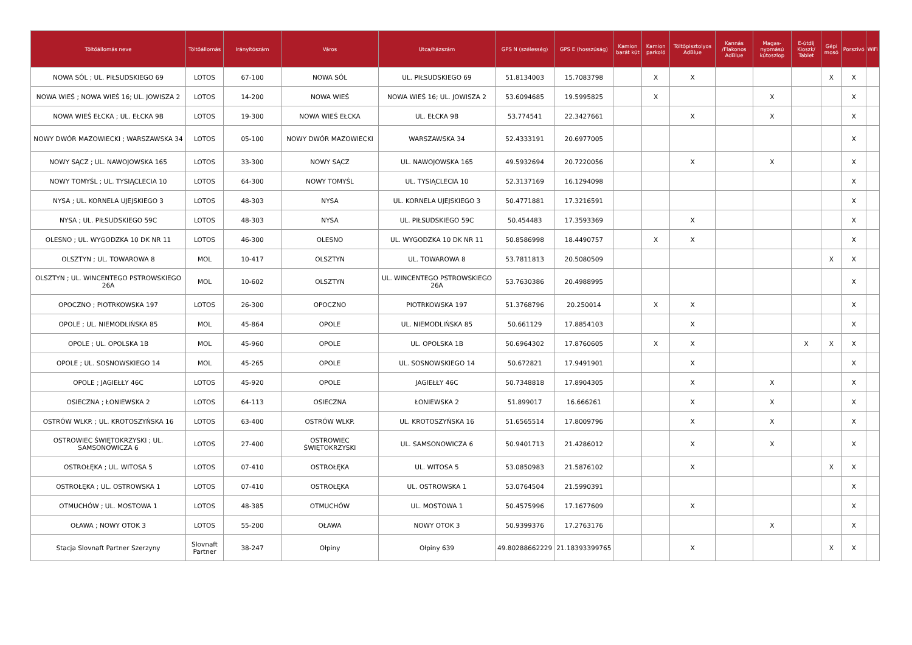| Töltőállomás neve | Töltőállomás | Irányítószám | Város | Utca/házszám | GPS N (szélesség) | GPS E (hosszúság) | Kamion barát kút | Kamion parkoló | Töltőpisztolyos AdBlue | Kannás /Flakonos AdBlue | Magas-nyomású kútoszlop | E-útdíj Kioszk/ Tablet | Gépi mosó | Porszívó | WiFi |
| --- | --- | --- | --- | --- | --- | --- | --- | --- | --- | --- | --- | --- | --- | --- | --- |
| NOWA SÓL ; UL. PIŁSUDSKIEGO 69 | LOTOS | 67-100 | NOWA SÓL | UL. PIŁSUDSKIEGO 69 | 51.8134003 | 15.7083798 | | X | X | | | | X | X | |
| NOWA WIEŚ ; NOWA WIEŚ 16; UL. JOWISZA 2 | LOTOS | 14-200 | NOWA WIEŚ | NOWA WIEŚ 16; UL. JOWISZA 2 | 53.6094685 | 19.5995825 | | X | | | X | | | X | |
| NOWA WIEŚ EŁCKA ; UL. EŁCKA 9B | LOTOS | 19-300 | NOWA WIEŚ EŁCKA | UL. EŁCKA 9B | 53.774541 | 22.3427661 | | | X | | X | | | X | |
| NOWY DWÓR MAZOWIECKI ; WARSZAWSKA 34 | LOTOS | 05-100 | NOWY DWÓR MAZOWIECKI | WARSZAWSKA 34 | 52.4333191 | 20.6977005 | | | | | | | | X | |
| NOWY SĄCZ ; UL. NAWOJOWSKA 165 | LOTOS | 33-300 | NOWY SĄCZ | UL. NAWOJOWSKA 165 | 49.5932694 | 20.7220056 | | | X | | X | | | X | |
| NOWY TOMYŚL ; UL. TYSIĄCLECIA 10 | LOTOS | 64-300 | NOWY TOMYŚL | UL. TYSIĄCLECIA 10 | 52.3137169 | 16.1294098 | | | | | | | | X | |
| NYSA ; UL. KORNELA UJEJSKIEGO 3 | LOTOS | 48-303 | NYSA | UL. KORNELA UJEJSKIEGO 3 | 50.4771881 | 17.3216591 | | | | | | | | X | |
| NYSA ; UL. PIŁSUDSKIEGO 59C | LOTOS | 48-303 | NYSA | UL. PIŁSUDSKIEGO 59C | 50.454483 | 17.3593369 | | | X | | | | | X | |
| OLESNO ; UL. WYGODZKA 10 DK NR 11 | LOTOS | 46-300 | OLESNO | UL. WYGODZKA 10 DK NR 11 | 50.8586998 | 18.4490757 | | X | X | | | | | X | |
| OLSZTYN ; UL. TOWAROWA 8 | MOL | 10-417 | OLSZTYN | UL. TOWAROWA 8 | 53.7811813 | 20.5080509 | | | | | | | X | X | |
| OLSZTYN ; UL. WINCENTEGO PSTROWSKIEGO 26A | MOL | 10-602 | OLSZTYN | UL. WINCENTEGO PSTROWSKIEGO 26A | 53.7630386 | 20.4988995 | | | | | | | | X | |
| OPOCZNO ; PIOTRKOWSKA 197 | LOTOS | 26-300 | OPOCZNO | PIOTRKOWSKA 197 | 51.3768796 | 20.250014 | | X | X | | | | | X | |
| OPOLE ; UL. NIEMODLIŃSKA 85 | MOL | 45-864 | OPOLE | UL. NIEMODLIŃSKA 85 | 50.661129 | 17.8854103 | | | X | | | | | X | |
| OPOLE ; UL. OPOLSKA 1B | MOL | 45-960 | OPOLE | UL. OPOLSKA 1B | 50.6964302 | 17.8760605 | | X | X | | | X | X | X | |
| OPOLE ; UL. SOSNOWSKIEGO 14 | MOL | 45-265 | OPOLE | UL. SOSNOWSKIEGO 14 | 50.672821 | 17.9491901 | | | X | | | | | X | |
| OPOLE ; JAGIEŁŁY 46C | LOTOS | 45-920 | OPOLE | JAGIEŁŁY 46C | 50.7348818 | 17.8904305 | | | X | | X | | | X | |
| OSIECZNA ; ŁONIEWSKA 2 | LOTOS | 64-113 | OSIECZNA | ŁONIEWSKA 2 | 51.899017 | 16.666261 | | | X | | X | | | X | |
| OSTRÓW WLKP. ; UL. KROTOSZYŃSKA 16 | LOTOS | 63-400 | OSTRÓW WLKP. | UL. KROTOSZYŃSKA 16 | 51.6565514 | 17.8009796 | | | X | | X | | | X | |
| OSTROWIEC ŚWIĘTOKRZYSKI ; UL. SAMSONOWICZA 6 | LOTOS | 27-400 | OSTROWIEC ŚWIĘTOKRZYSKI | UL. SAMSONOWICZA 6 | 50.9401713 | 21.4286012 | | | X | | X | | | X | |
| OSTROŁĘKA ; UL. WITOSA 5 | LOTOS | 07-410 | OSTROŁĘKA | UL. WITOSA 5 | 53.0850983 | 21.5876102 | | | X | | | | X | X | |
| OSTROŁĘKA ; UL. OSTROWSKA 1 | LOTOS | 07-410 | OSTROŁĘKA | UL. OSTROWSKA 1 | 53.0764504 | 21.5990391 | | | | | | | | X | |
| OTMUCHÓW ; UL. MOSTOWA 1 | LOTOS | 48-385 | OTMUCHÓW | UL. MOSTOWA 1 | 50.4575996 | 17.1677609 | | | X | | | | | X | |
| OŁAWA ; NOWY OTOK 3 | LOTOS | 55-200 | OŁAWA | NOWY OTOK 3 | 50.9399376 | 17.2763176 | | | | | X | | | X | |
| Stacja Slovnaft Partner Szerzyny | Slovnaft Partner | 38-247 | Ołpiny | Ołpiny 639 | 49.80288662229 | 21.18393399765 | | | X | | | | X | X | |